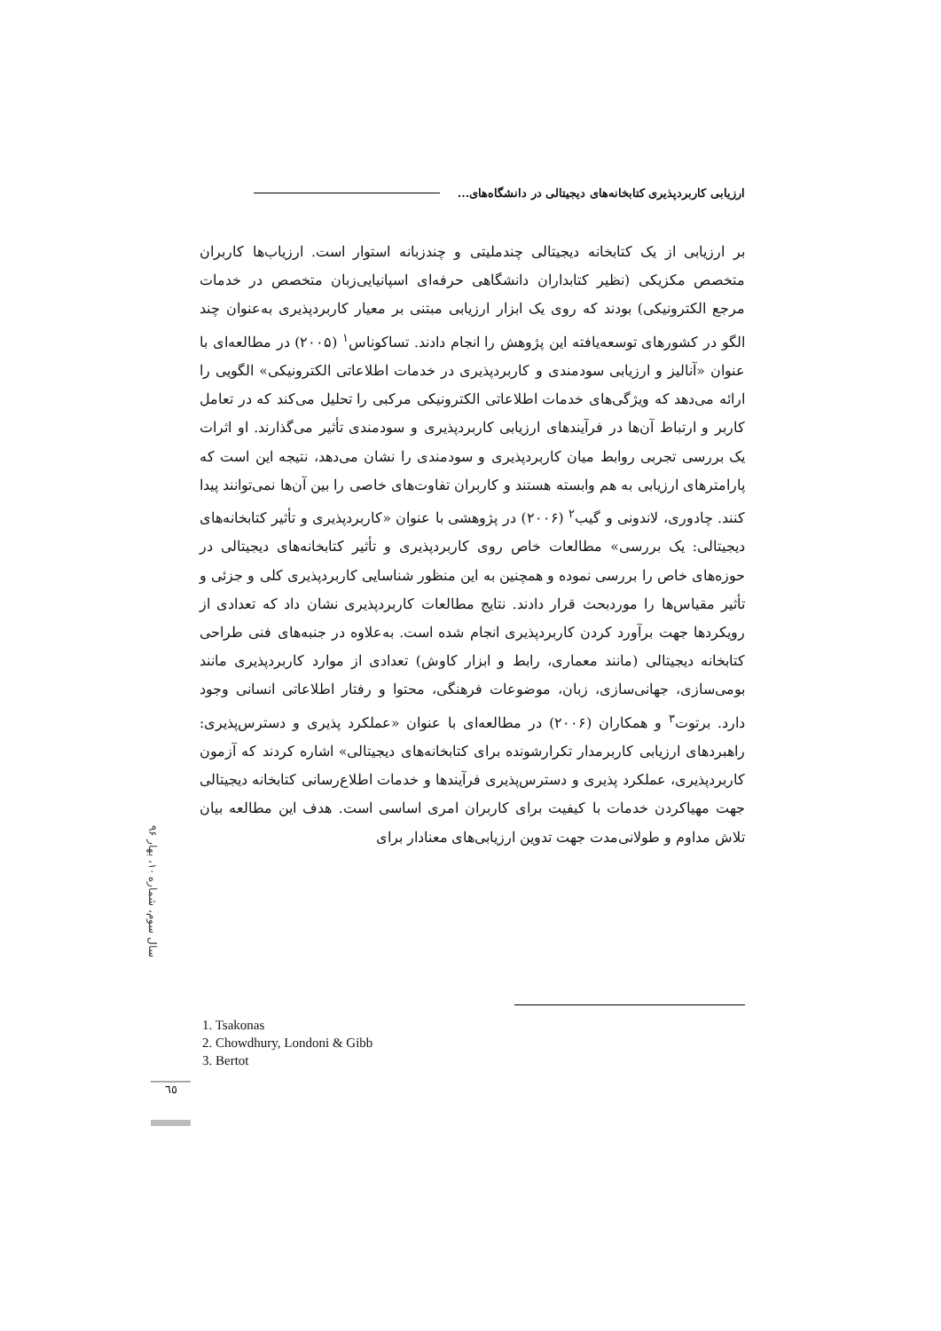ارزیابی کاربردپذیری کتابخانه‌های دیجیتالی در دانشگاه‌های...
بر ارزیابی از یک کتابخانه دیجیتالی چندملیتی و چندزبانه استوار است. ارزیاب‌ها کاربران متخصص مکزیکی (نظیر کتابداران دانشگاهی حرفه‌ای اسپانیایی‌زبان متخصص در خدمات مرجع الکترونیکی) بودند که روی یک ابزار ارزیابی مبتنی بر معیار کاربردپذیری به‌عنوان چند الگو در کشورهای توسعه‌یافته این پژوهش را انجام دادند. تساکوناس<sup>۱</sup> (۲۰۰۵) در مطالعه‌ای با عنوان «آنالیز و ارزیابی سودمندی و کاربردپذیری در خدمات اطلاعاتی الکترونیکی» الگویی را ارائه می‌دهد که ویژگی‌های خدمات اطلاعاتی الکترونیکی مرکبی را تحلیل می‌کند که در تعامل کاربر و ارتباط آن‌ها در فرآیندهای ارزیابی کاربردپذیری و سودمندی تأثیر می‌گذارند. او اثرات یک بررسی تجربی روابط میان کاربردپذیری و سودمندی را نشان می‌دهد، نتیجه این است که پارامترهای ارزیابی به هم وابسته هستند و کاربران تفاوت‌های خاصی را بین آن‌ها نمی‌توانند پیدا کنند. چادوری، لاندونی و گیب<sup>۲</sup> (۲۰۰۶) در پژوهشی با عنوان «کاربردپذیری و تأثیر کتابخانه‌های دیجیتالی: یک بررسی» مطالعات خاص روی کاربردپذیری و تأثیر کتابخانه‌های دیجیتالی در حوزه‌های خاص را بررسی نموده و همچنین به این منظور شناسایی کاربردپذیری کلی و جزئی و تأثیر مقیاس‌ها را موردبحث قرار دادند. نتایج مطالعات کاربردپذیری نشان داد که تعدادی از رویکردها جهت برآورد کردن کاربردپذیری انجام شده است. به‌علاوه در جنبه‌های فنی طراحی کتابخانه دیجیتالی (مانند معماری، رابط و ابزار کاوش) تعدادی از موارد کاربردپذیری مانند بومی‌سازی، جهانی‌سازی، زبان، موضوعات فرهنگی، محتوا و رفتار اطلاعاتی انسانی وجود دارد. برتوت<sup>۳</sup> و همکاران (۲۰۰۶) در مطالعه‌ای با عنوان «عملکرد پذیری و دسترس‌پذیری: راهبردهای ارزیابی کاربرمدار تکرارشونده برای کتابخانه‌های دیجیتالی» اشاره کردند که آزمون کاربردپذیری، عملکرد پذیری و دسترس‌پذیری فرآیندها و خدمات اطلاع‌رسانی کتابخانه دیجیتالی جهت مهیاکردن خدمات با کیفیت برای کاربران امری اساسی است. هدف این مطالعه بیان تلاش مداوم و طولانی‌مدت جهت تدوین ارزیابی‌های معنادار برای
سال سوم، شماره ۱۰، بهار ۹۶
1. Tsakonas
2. Chowdhury, Londoni & Gibb
3. Bertot
٦٥